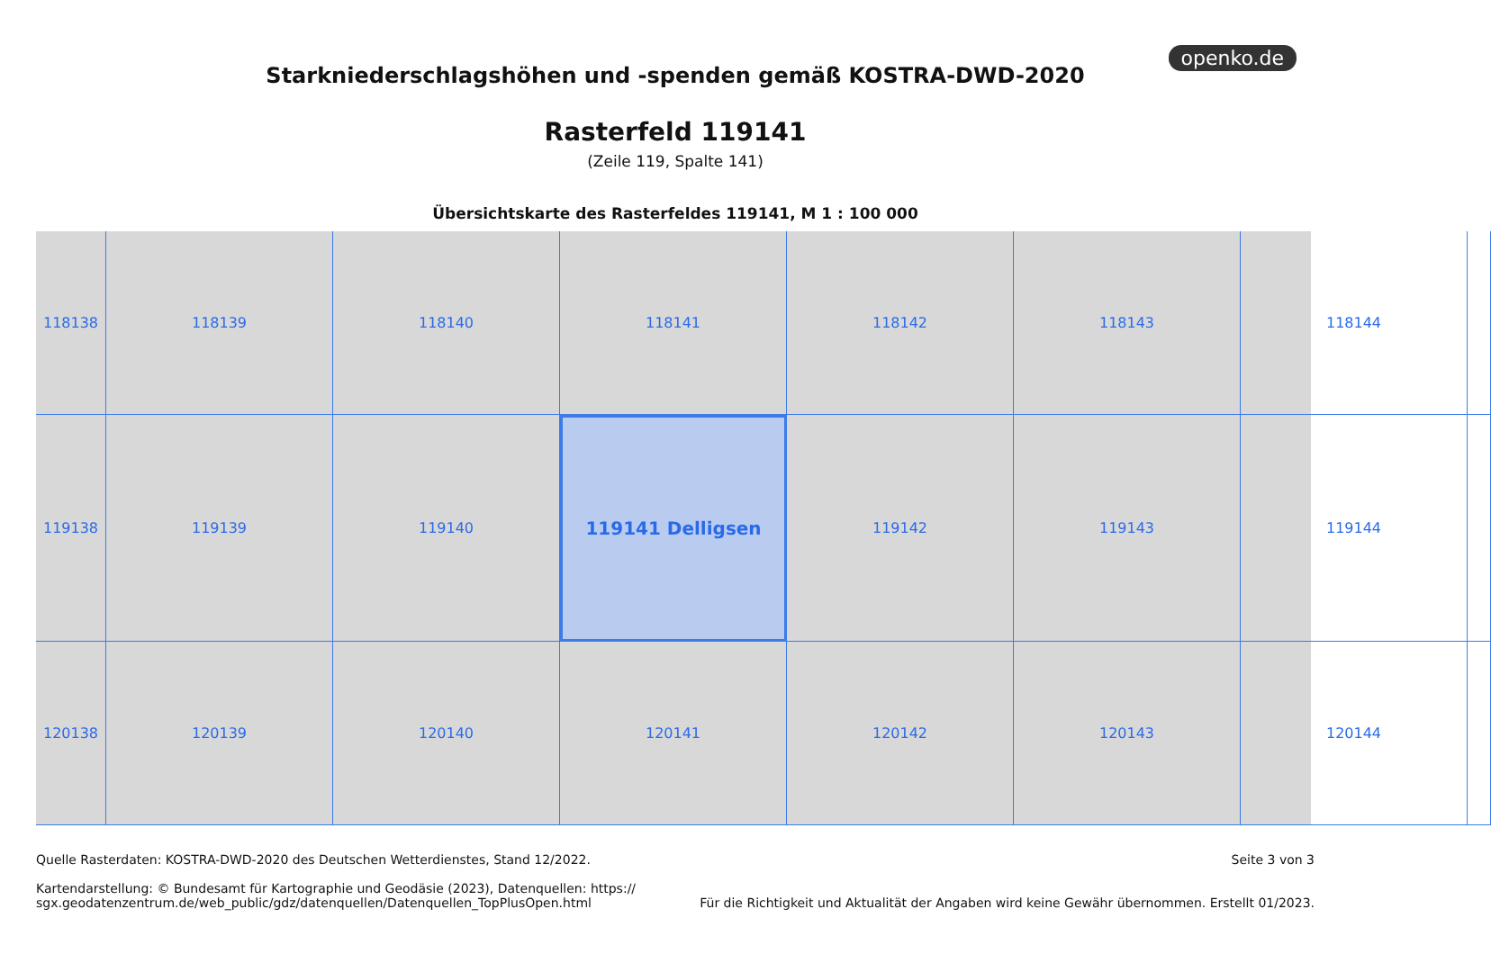openko.de
Starkniederschlagshöhen und -spenden gemäß KOSTRA-DWD-2020
Rasterfeld 119141
(Zeile 119, Spalte 141)
Übersichtskarte des Rasterfeldes 119141, M 1 : 100 000
118138
118139
118140
118141
118142
118143
118144
119138
119139
119140
119141 Delligsen
119142
119143
119144
120138
120139
120140
120141
120142
120143
120144
Quelle Rasterdaten: KOSTRA-DWD-2020 des Deutschen Wetterdienstes, Stand 12/2022.
Kartendarstellung: © Bundesamt für Kartographie und Geodäsie (2023), Datenquellen: https://
sgx.geodatenzentrum.de/web_public/gdz/datenquellen/Datenquellen_TopPlusOpen.html
Seite 3 von 3
Für die Richtigkeit und Aktualität der Angaben wird keine Gewähr übernommen. Erstellt 01/2023.